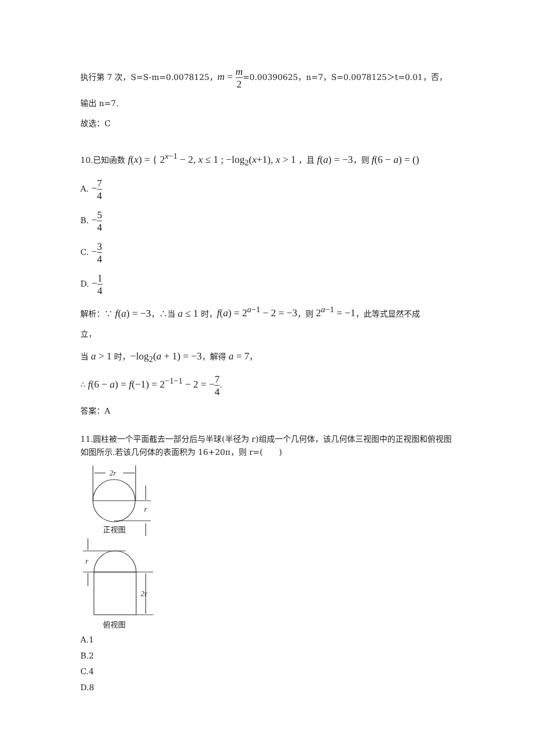执行第 7 次，S=S-m=0.0078125，m = m 2=0.00390625，n=7，S=0.0078125＞t=0.01，否，
输出 n=7.
故选：C
10.已知函数 f(x) = { 2<sup>x−1</sup> − 2, x ≤ 1 ; −log<sub>2</sub>(x+1), x > 1 ，且 f(a) = −3，则 f(6 − a) = ()
A. −7 4
B. −5 4
C. −3 4
D. −1 4
解析：∵ f(a) = −3，∴当 a ≤ 1 时，f(a) = 2<sup>a−1</sup> − 2 = −3，则 2<sup>a−1</sup> = −1，此等式显然不成
立，
当 a > 1 时，−log<sub>2</sub>(a + 1) = −3，解得 a = 7，
∴ f(6 − a) = f(−1) = 2<sup>−1−1</sup> − 2 = −7 4.
答案：A
11.圆柱被一个平面截去一部分后与半球(半径为 r)组成一个几何体，该几何体三视图中的正视图和俯视图如图所示.若该几何体的表面积为 16+20π，则 r=(　　)
2r
r
r
2r
正视图
俯视图
A.1
B.2
C.4
D.8